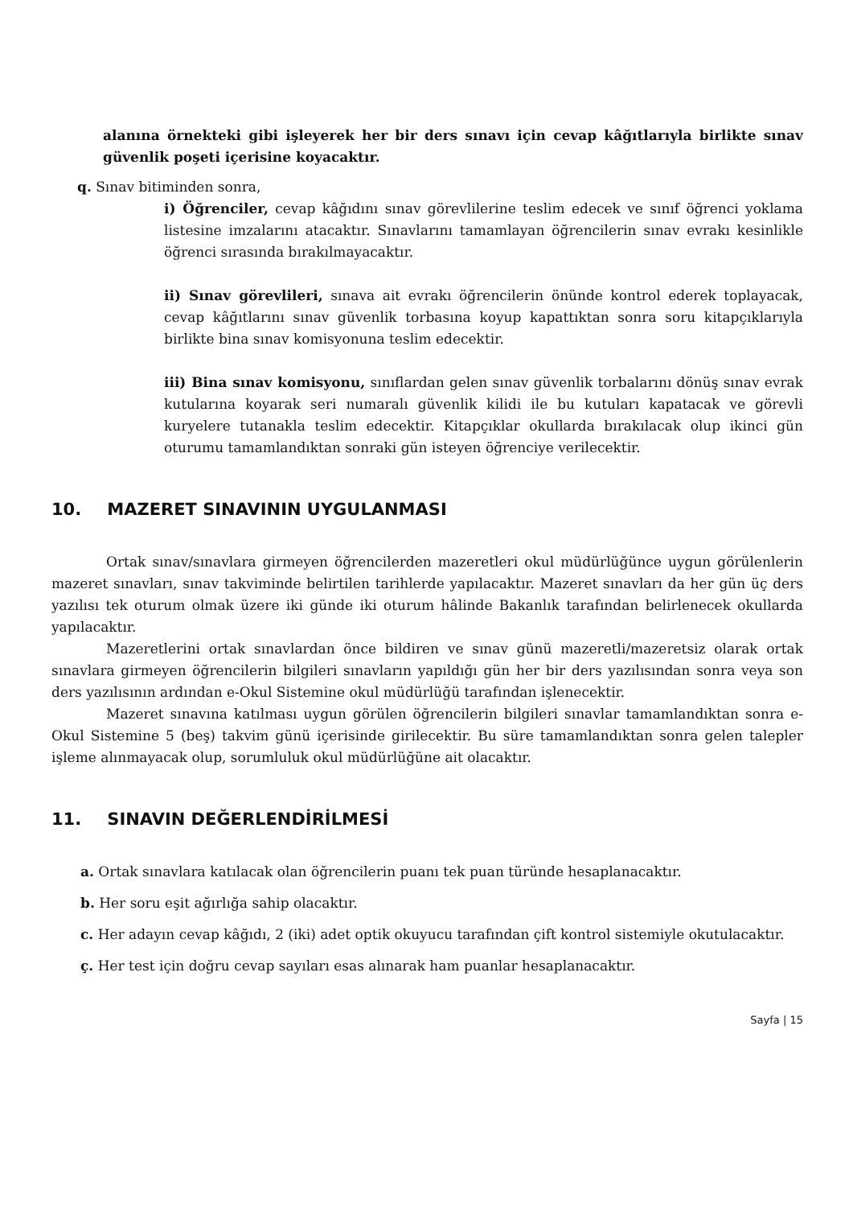alanına örnekteki gibi işleyerek her bir ders sınavı için cevap kâğıtlarıyla birlikte sınav güvenlik poşeti içerisine koyacaktır.
q. Sınav bitiminden sonra,
i) Öğrenciler, cevap kâğıdını sınav görevlilerine teslim edecek ve sınıf öğrenci yoklama listesine imzalarını atacaktır. Sınavlarını tamamlayan öğrencilerin sınav evrakı kesinlikle öğrenci sırasında bırakılmayacaktır.
ii) Sınav görevlileri, sınava ait evrakı öğrencilerin önünde kontrol ederek toplayacak, cevap kâğıtlarını sınav güvenlik torbasına koyup kapattıktan sonra soru kitapçıklarıyla birlikte bina sınav komisyonuna teslim edecektir.
iii) Bina sınav komisyonu, sınıflardan gelen sınav güvenlik torbalarını dönüş sınav evrak kutularına koyarak seri numaralı güvenlik kilidi ile bu kutuları kapatacak ve görevli kuryelere tutanakla teslim edecektir. Kitapçıklar okullarda bırakılacak olup ikinci gün oturumu tamamlandıktan sonraki gün isteyen öğrenciye verilecektir.
10. MAZERET SINAVININ UYGULANMASI
Ortak sınav/sınavlara girmeyen öğrencilerden mazeretleri okul müdürlüğünce uygun görülenlerin mazeret sınavları, sınav takviminde belirtilen tarihlerde yapılacaktır. Mazeret sınavları da her gün üç ders yazılısı tek oturum olmak üzere iki günde iki oturum hâlinde Bakanlık tarafından belirlenecek okullarda yapılacaktır.
Mazeretlerini ortak sınavlardan önce bildiren ve sınav günü mazeretli/mazeretsiz olarak ortak sınavlara girmeyen öğrencilerin bilgileri sınavların yapıldığı gün her bir ders yazılısından sonra veya son ders yazılısının ardından e-Okul Sistemine okul müdürlüğü tarafından işlenecektir.
Mazeret sınavına katılması uygun görülen öğrencilerin bilgileri sınavlar tamamlandıktan sonra e-Okul Sistemine 5 (beş) takvim günü içerisinde girilecektir. Bu süre tamamlandıktan sonra gelen talepler işleme alınmayacak olup, sorumluluk okul müdürlüğüne ait olacaktır.
11. SINAVIN DEĞERLENDİRİLMESİ
a. Ortak sınavlara katılacak olan öğrencilerin puanı tek puan türünde hesaplanacaktır.
b. Her soru eşit ağırlığa sahip olacaktır.
c. Her adayın cevap kâğıdı, 2 (iki) adet optik okuyucu tarafından çift kontrol sistemiyle okutulacaktır.
ç. Her test için doğru cevap sayıları esas alınarak ham puanlar hesaplanacaktır.
Sayfa | 15